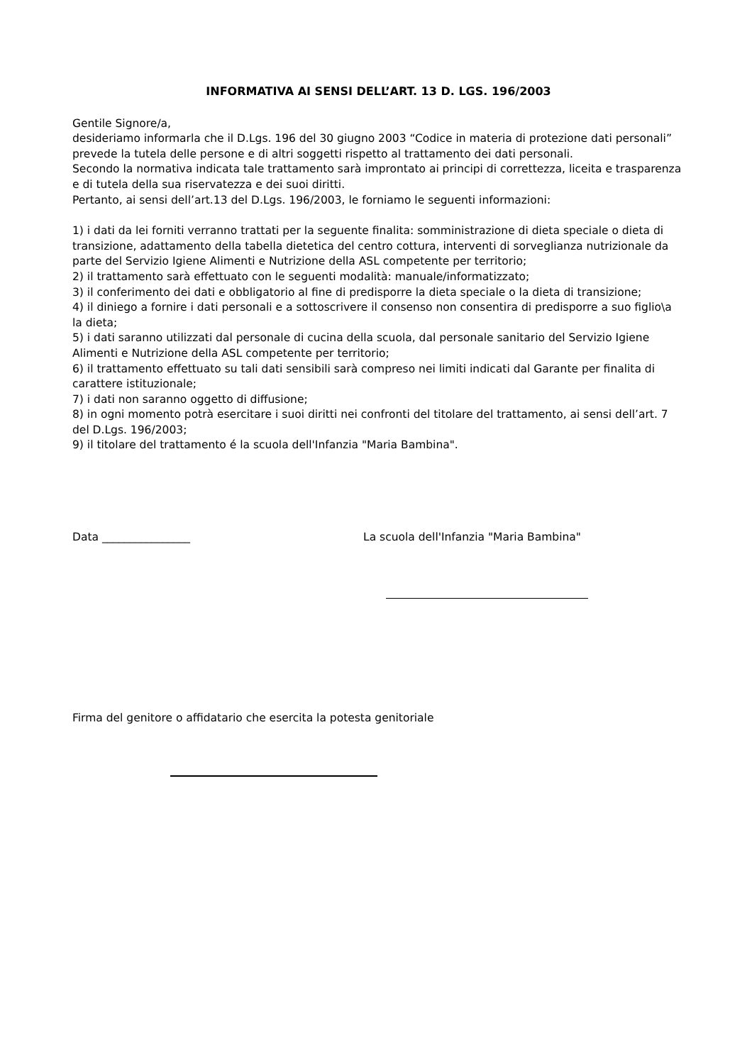INFORMATIVA AI SENSI DELL’ART. 13 D. LGS. 196/2003
Gentile Signore/a,
desideriamo informarla che il D.Lgs. 196 del 30 giugno 2003 “Codice in materia di protezione dati personali” prevede la tutela delle persone e di altri soggetti rispetto al trattamento dei dati personali.
Secondo la normativa indicata tale trattamento sarà improntato ai principi di correttezza, liceita e trasparenza e di tutela della sua riservatezza e dei suoi diritti.
Pertanto, ai sensi dell’art.13 del D.Lgs. 196/2003, le forniamo le seguenti informazioni:
1) i dati da lei forniti verranno trattati per la seguente finalita: somministrazione di dieta speciale o dieta di transizione, adattamento della tabella dietetica del centro cottura, interventi di sorveglianza nutrizionale da parte del Servizio Igiene Alimenti e Nutrizione della ASL competente per territorio;
2) il trattamento sarà effettuato con le seguenti modalità: manuale/informatizzato;
3) il conferimento dei dati e obbligatorio al fine di predisporre la dieta speciale o la dieta di transizione;
4) il diniego a fornire i dati personali e a sottoscrivere il consenso non consentira di predisporre a suo figlio\a la dieta;
5) i dati saranno utilizzati dal personale di cucina della scuola, dal personale sanitario del Servizio Igiene Alimenti e Nutrizione della ASL competente per territorio;
6) il trattamento effettuato su tali dati sensibili sarà compreso nei limiti indicati dal Garante per finalita di carattere istituzionale;
7) i dati non saranno oggetto di diffusione;
8) in ogni momento potrà esercitare i suoi diritti nei confronti del titolare del trattamento, ai sensi dell’art. 7 del D.Lgs. 196/2003;
9) il titolare del trattamento é la scuola dell'Infanzia "Maria Bambina".
Data ________________ La scuola dell'Infanzia "Maria Bambina"
Firma del genitore o affidatario che esercita la potesta genitoriale